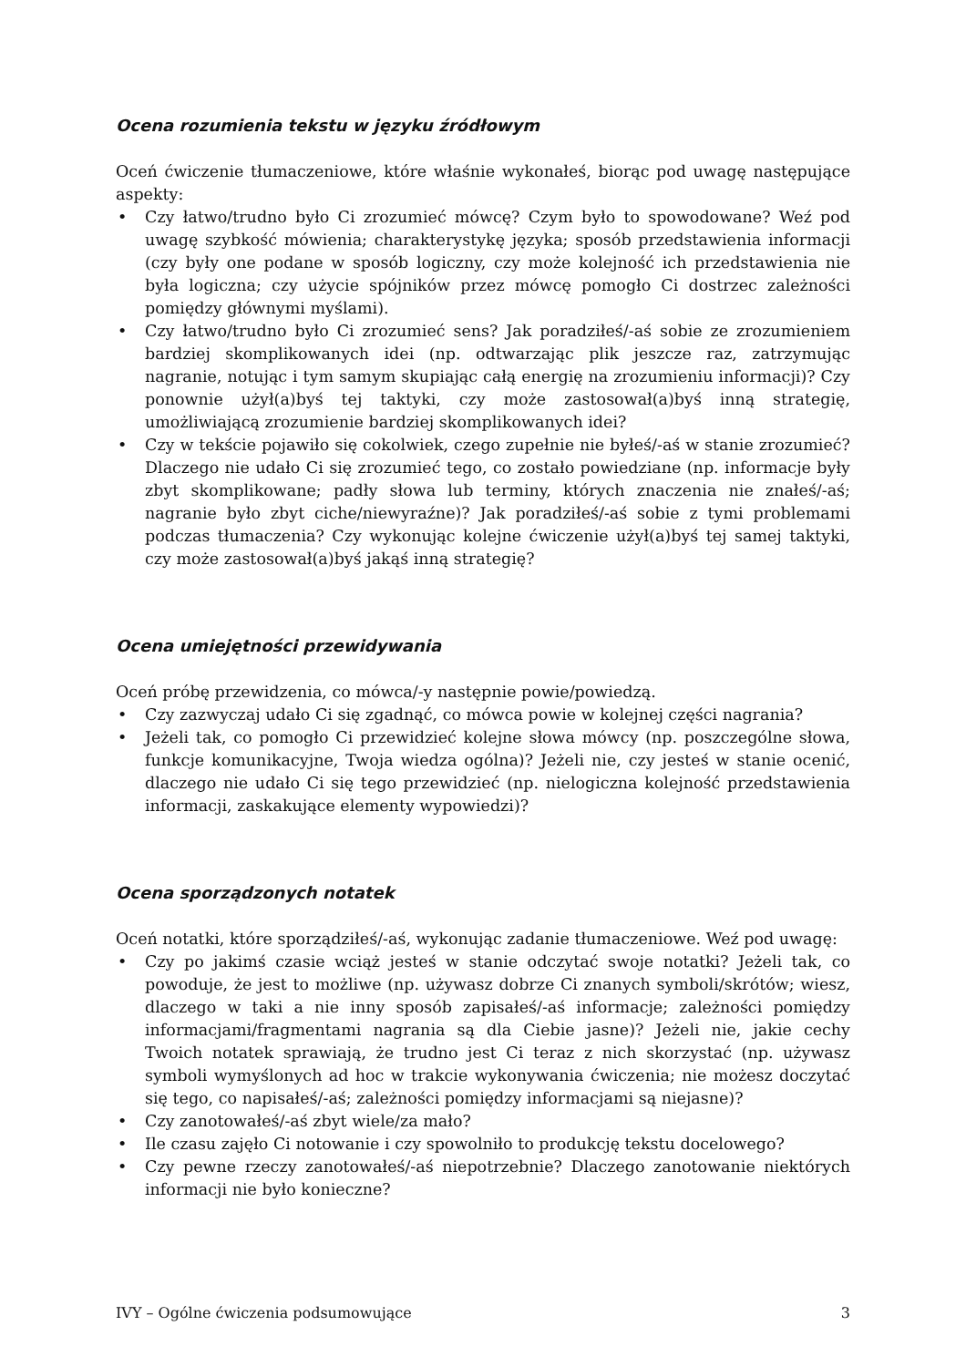Ocena rozumienia tekstu w języku źródłowym
Oceń ćwiczenie tłumaczeniowe, które właśnie wykonałeś, biorąc pod uwagę następujące aspekty:
• Czy łatwo/trudno było Ci zrozumieć mówcę? Czym było to spowodowane? Weź pod uwagę szybkość mówienia; charakterystykę języka; sposób przedstawienia informacji (czy były one podane w sposób logiczny, czy może kolejność ich przedstawienia nie była logiczna; czy użycie spójników przez mówcę pomogło Ci dostrzec zależności pomiędzy głównymi myślami).
• Czy łatwo/trudno było Ci zrozumieć sens? Jak poradziłeś/-aś sobie ze zrozumieniem bardziej skomplikowanych idei (np. odtwarzając plik jeszcze raz, zatrzymując nagranie, notując i tym samym skupiając całą energię na zrozumieniu informacji)? Czy ponownie użył(a)byś tej taktyki, czy może zastosował(a)byś inną strategię, umożliwiającą zrozumienie bardziej skomplikowanych idei?
• Czy w tekście pojawiło się cokolwiek, czego zupełnie nie byłeś/-aś w stanie zrozumieć? Dlaczego nie udało Ci się zrozumieć tego, co zostało powiedziane (np. informacje były zbyt skomplikowane; padły słowa lub terminy, których znaczenia nie znałeś/-aś; nagranie było zbyt ciche/niewyraźne)? Jak poradziłeś/-aś sobie z tymi problemami podczas tłumaczenia? Czy wykonując kolejne ćwiczenie użył(a)byś tej samej taktyki, czy może zastosował(a)byś jakąś inną strategię?
Ocena umiejętności przewidywania
Oceń próbę przewidzenia, co mówca/-y następnie powie/powiedzą.
• Czy zazwyczaj udało Ci się zgadnąć, co mówca powie w kolejnej części nagrania?
• Jeżeli tak, co pomogło Ci przewidzieć kolejne słowa mówcy (np. poszczególne słowa, funkcje komunikacyjne, Twoja wiedza ogólna)? Jeżeli nie, czy jesteś w stanie ocenić, dlaczego nie udało Ci się tego przewidzieć (np. nielogiczna kolejność przedstawienia informacji, zaskakujące elementy wypowiedzi)?
Ocena sporządzonych notatek
Oceń notatki, które sporządziłeś/-aś, wykonując zadanie tłumaczeniowe. Weź pod uwagę:
• Czy po jakimś czasie wciąż jesteś w stanie odczytać swoje notatki? Jeżeli tak, co powoduje, że jest to możliwe (np. używasz dobrze Ci znanych symboli/skrótów; wiesz, dlaczego w taki a nie inny sposób zapisałeś/-aś informacje; zależności pomiędzy informacjami/fragmentami nagrania są dla Ciebie jasne)? Jeżeli nie, jakie cechy Twoich notatek sprawiają, że trudno jest Ci teraz z nich skorzystać (np. używasz symboli wymyślonych ad hoc w trakcie wykonywania ćwiczenia; nie możesz doczytać się tego, co napisałeś/-aś; zależności pomiędzy informacjami są niejasne)?
• Czy zanotowałeś/-aś zbyt wiele/za mało?
• Ile czasu zajęło Ci notowanie i czy spowolniło to produkcję tekstu docelowego?
• Czy pewne rzeczy zanotowałeś/-aś niepotrzebnie? Dlaczego zanotowanie niektórych informacji nie było konieczne?
IVY – Ogólne ćwiczenia podsumowujące 3